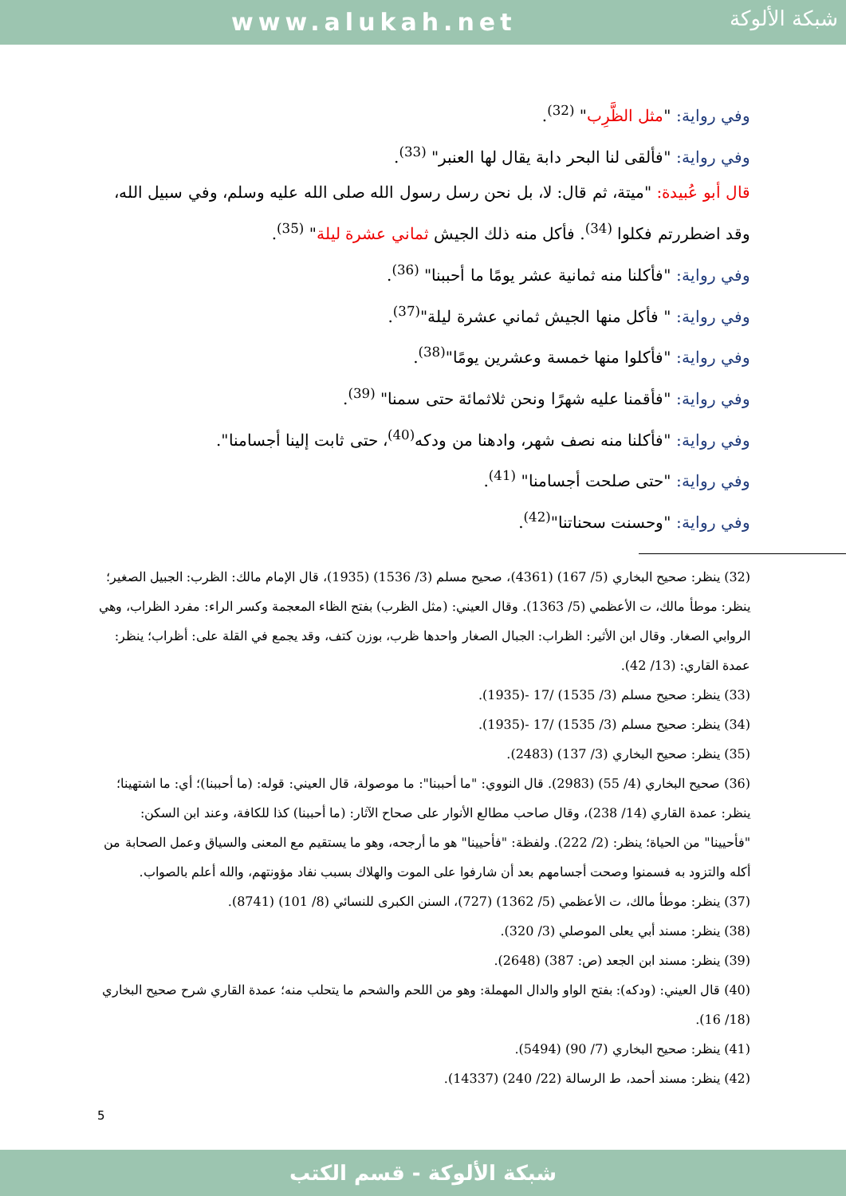www.alukah.net
شبكة الألوكة
وفي رواية: "مثل الظَّرِب" <sup>(32)</sup>.
وفي رواية: "فألقى لنا البحر دابة يقال لها العنبر" <sup>(33)</sup>.
قال أبو عُبيدة: "ميتة، ثم قال: لا، بل نحن رسل رسول الله صلى الله عليه وسلم، وفي سبيل الله، وقد اضطررتم فكلوا <sup>(34)</sup>. فأكل منه ذلك الجيش ثماني عشرة ليلة" <sup>(35)</sup>.
وفي رواية: "فأكلنا منه ثمانية عشر يومًا ما أحببنا" <sup>(36)</sup>.
وفي رواية: " فأكل منها الجيش ثماني عشرة ليلة"<sup>(37)</sup>.
وفي رواية: "فأكلوا منها خمسة وعشرين يومًا"<sup>(38)</sup>.
وفي رواية: "فأقمنا عليه شهرًا ونحن ثلاثمائة حتى سمنا" <sup>(39)</sup>.
وفي رواية: "فأكلنا منه نصف شهر، وادهنا من ودكه<sup>(40)</sup>، حتى ثابت إلينا أجسامنا".
وفي رواية: "حتى صلحت أجسامنا" <sup>(41)</sup>.
وفي رواية: "وحسنت سحناتنا"<sup>(42)</sup>.
(32) ينظر: صحيح البخاري (5/ 167) (4361)، صحيح مسلم (3/ 1536) (1935)، قال الإمام مالك: الظرب: الجبيل الصغير؛ ينظر: موطأ مالك، ت الأعظمي (5/ 1363). وقال العيني: (مثل الظرب) بفتح الظاء المعجمة وكسر الراء: مفرد الظراب، وهي الروابي الصغار. وقال ابن الأثير: الظراب: الجبال الصغار واحدها ظرب، بوزن كتف، وقد يجمع في القلة على: أظراب؛ ينظر: عمدة القاري: (13/ 42).
(33) ينظر: صحيح مسلم (3/ 1535) /17 -(1935).
(34) ينظر: صحيح مسلم (3/ 1535) /17 -(1935).
(35) ينظر: صحيح البخاري (3/ 137) (2483).
(36) صحيح البخاري (4/ 55) (2983). قال النووي: "ما أحببنا": ما موصولة، قال العيني: قوله: (ما أحببنا)؛ أي: ما اشتهينا؛ ينظر: عمدة القاري (14/ 238)، وقال صاحب مطالع الأنوار على صحاح الآثار: (ما أحببنا) كذا للكافة، وعند ابن السكن: "فأحيينا" من الحياة؛ ينظر: (2/ 222). ولفظة: "فأحيينا" هو ما أرجحه، وهو ما يستقيم مع المعنى والسياق وعمل الصحابة من أكله والتزود به فسمنوا وصحت أجسامهم بعد أن شارفوا على الموت والهلاك بسبب نفاد مؤونتهم، والله أعلم بالصواب.
(37) ينظر: موطأ مالك، ت الأعظمي (5/ 1362) (727)، السنن الكبرى للنسائي (8/ 101) (8741).
(38) ينظر: مسند أبي يعلى الموصلي (3/ 320).
(39) ينظر: مسند ابن الجعد (ص: 387) (2648).
(40) قال العيني: (ودكه): بفتح الواو والدال المهملة: وهو من اللحم والشحم ما يتحلب منه؛ عمدة القاري شرح صحيح البخاري (18/ 16).
(41) ينظر: صحيح البخاري (7/ 90) (5494).
(42) ينظر: مسند أحمد، ط الرسالة (22/ 240) (14337).
5
شبكة الألوكة - قسم الكتب